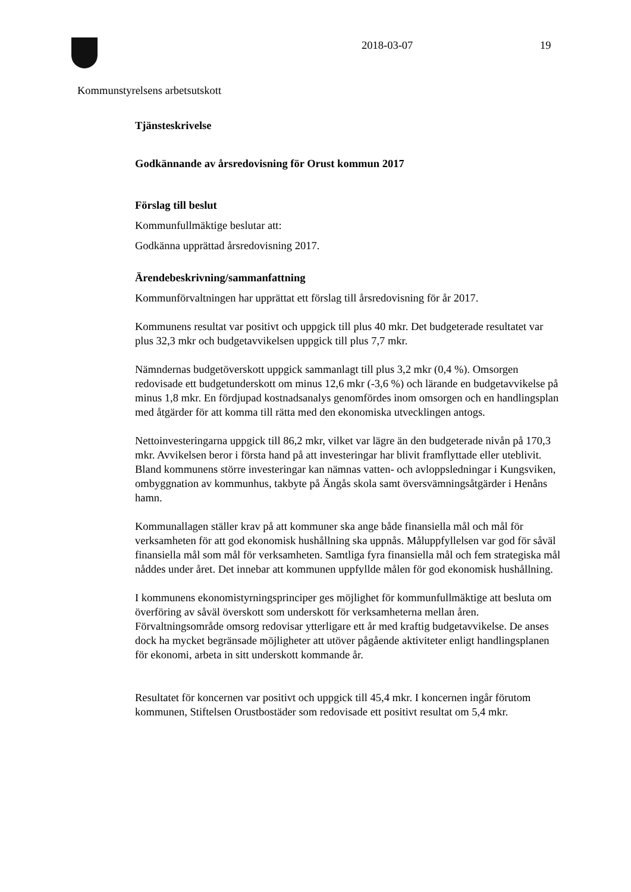2018-03-07 19
Kommunstyrelsens arbetsutskott
Tjänsteskrivelse
Godkännande av årsredovisning för Orust kommun 2017
Förslag till beslut
Kommunfullmäktige beslutar att:
Godkänna upprättad årsredovisning 2017.
Ärendebeskrivning/sammanfattning
Kommunförvaltningen har upprättat ett förslag till årsredovisning för år 2017.
Kommunens resultat var positivt och uppgick till plus 40 mkr. Det budgeterade resultatet var plus 32,3 mkr och budgetavvikelsen uppgick till plus 7,7 mkr.
Nämndernas budgetöverskott uppgick sammanlagt till plus 3,2 mkr (0,4 %). Omsorgen redovisade ett budgetunderskott om minus 12,6 mkr (-3,6 %) och lärande en budgetavvikelse på minus 1,8 mkr. En fördjupad kostnadsanalys genomfördes inom omsorgen och en handlingsplan med åtgärder för att komma till rätta med den ekonomiska utvecklingen antogs.
Nettoinvesteringarna uppgick till 86,2 mkr, vilket var lägre än den budgeterade nivån på 170,3 mkr. Avvikelsen beror i första hand på att investeringar har blivit framflyttade eller uteblivit. Bland kommunens större investeringar kan nämnas vatten- och avloppsledningar i Kungsviken, ombyggnation av kommunhus, takbyte på Ängås skola samt översvämningsåtgärder i Henåns hamn.
Kommunallagen ställer krav på att kommuner ska ange både finansiella mål och mål för verksamheten för att god ekonomisk hushållning ska uppnås. Måluppfyllelsen var god för såväl finansiella mål som mål för verksamheten. Samtliga fyra finansiella mål och fem strategiska mål nåddes under året. Det innebar att kommunen uppfyllde målen för god ekonomisk hushållning.
I kommunens ekonomistyrningsprinciper ges möjlighet för kommunfullmäktige att besluta om överföring av såväl överskott som underskott för verksamheterna mellan åren. Förvaltningsområde omsorg redovisar ytterligare ett år med kraftig budgetavvikelse. De anses dock ha mycket begränsade möjligheter att utöver pågående aktiviteter enligt handlingsplanen för ekonomi, arbeta in sitt underskott kommande år.
Resultatet för koncernen var positivt och uppgick till 45,4 mkr. I koncernen ingår förutom kommunen, Stiftelsen Orustbostäder som redovisade ett positivt resultat om 5,4 mkr.